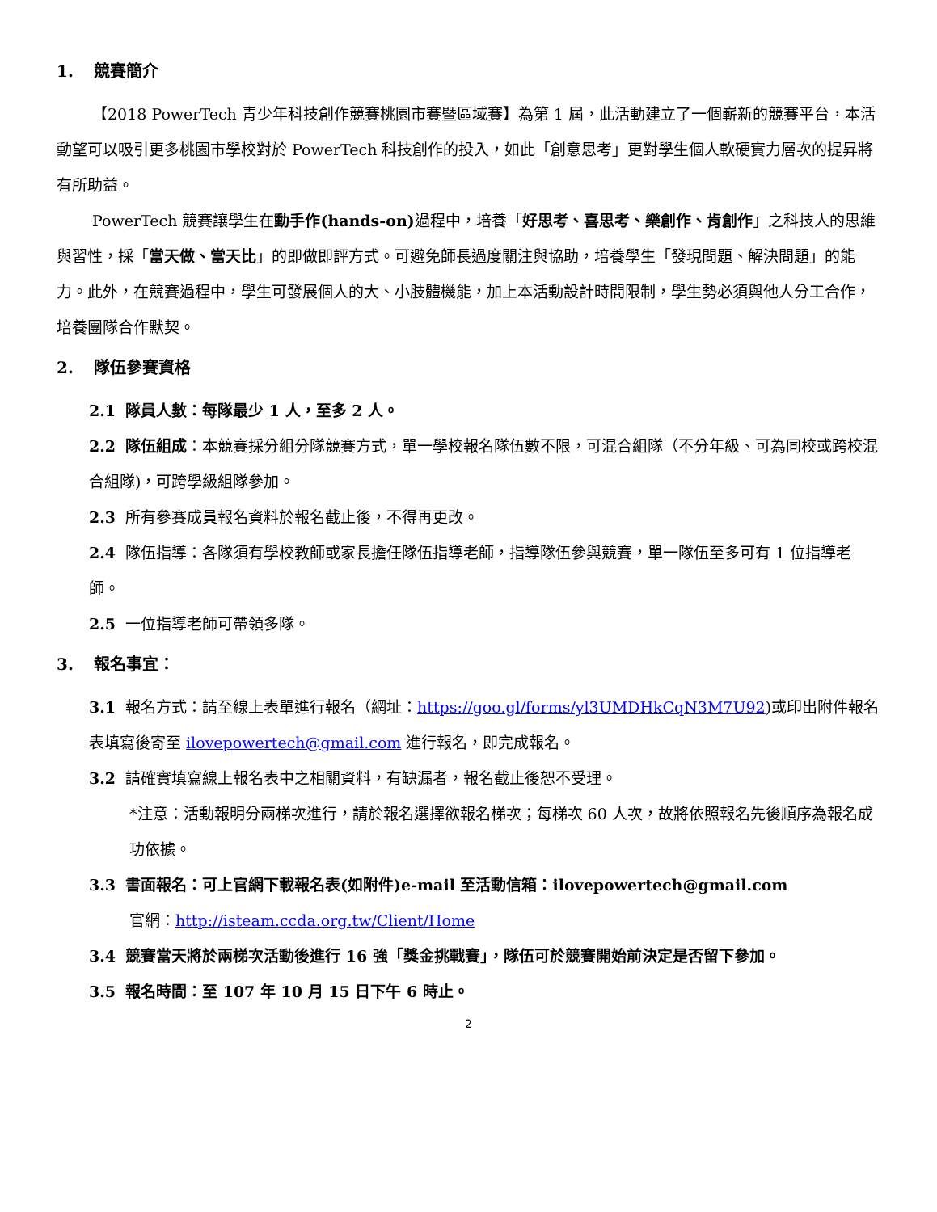1. 競賽簡介
【2018 PowerTech 青少年科技創作競賽桃園市賽暨區域賽】為第 1 屆，此活動建立了一個嶄新的競賽平台，本活動望可以吸引更多桃園市學校對於 PowerTech 科技創作的投入，如此「創意思考」更對學生個人軟硬實力層次的提昇將有所助益。
PowerTech 競賽讓學生在動手作(hands-on) 過程中，培養「好思考、喜思考、樂創作、肯創作」之科技人的思維與習性，採「當天做、當天比」的即做即評方式。可避免師長過度關注與協助，培養學生「發現問題、解決問題」的能力。此外，在競賽過程中，學生可發展個人的大、小肢體機能，加上本活動設計時間限制，學生勢必須與他人分工合作，培養團隊合作默契。
2. 隊伍參賽資格
2.1 隊員人數：每隊最少 1 人，至多 2 人。
2.2 隊伍組成：本競賽採分組分隊競賽方式，單一學校報名隊伍數不限，可混合組隊（不分年級、可為同校或跨校混合組隊)，可跨學級組隊參加。
2.3 所有參賽成員報名資料於報名截止後，不得再更改。
2.4 隊伍指導：各隊須有學校教師或家長擔任隊伍指導老師，指導隊伍參與競賽，單一隊伍至多可有 1 位指導老師。
2.5 一位指導老師可帶領多隊。
3. 報名事宜：
3.1 報名方式：請至線上表單進行報名（網址：https://goo.gl/forms/yl3UMDHkCqN3M7U92)或印出附件報名表填寫後寄至 ilovepowertech@gmail.com 進行報名，即完成報名。
3.2 請確實填寫線上報名表中之相關資料，有缺漏者，報名截止後恕不受理。
*注意：活動報明分兩梯次進行，請於報名選擇欲報名梯次；每梯次 60 人次，故將依照報名先後順序為報名成功依據。
3.3 書面報名：可上官網下載報名表(如附件)e-mail 至活動信箱：ilovepowertech@gmail.com
官網：http://isteam.ccda.org.tw/Client/Home
3.4 競賽當天將於兩梯次活動後進行 16 強「獎金挑戰賽」，隊伍可於競賽開始前決定是否留下參加。
3.5 報名時間：至 107 年 10 月 15 日下午 6 時止。
2